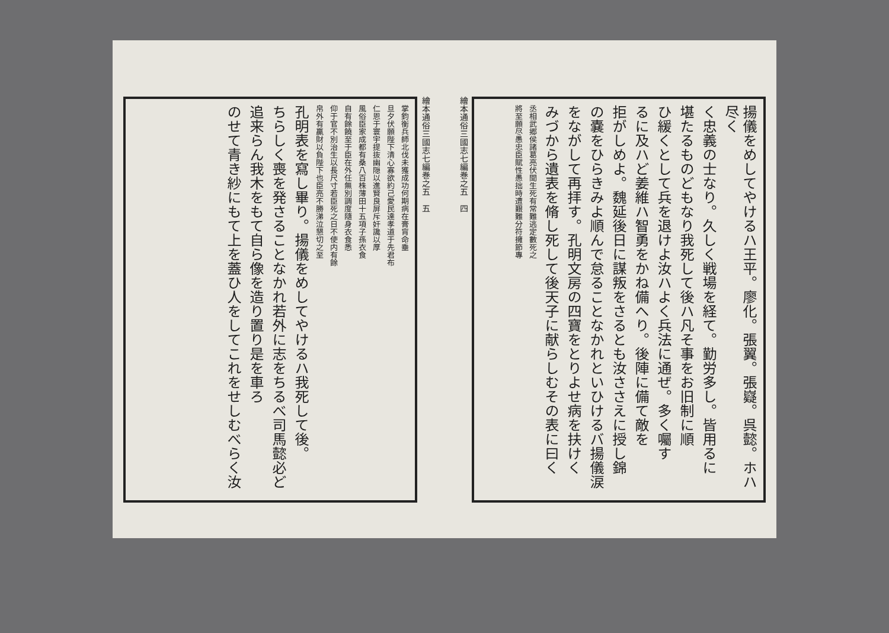繪本通俗三國志七編巻之五　五
掌鈞衡兵師北伐未獲成功何期病在膏肓命垂
旦夕伏願陛下清心寡欲約己愛民達孝道于先君布
仁恩于寰宇提抜幽隠以進賢良屏斥奸讒以厚
風俗臣家成都有桑八百株薄田十五項子孫衣食
自有餘饒至于臣在外任無別調度隨身衣食悉
仰于官不別治生以長尺寸若臣死之日不使内有餘
帛外有贏財以負陛下也臣亮不勝涕泣懇切之至
孔明表を寫し畢り。揚儀をめしてやけるハ我死して後。
ちらしく喪を発さることなかれ若外に志をちるべ司馬懿必ど
追来らん我木をもて自ら像を造り置り是を車ろ
のせて青き紗にもて上を蓋ひ人をしてこれをせしむべらく汝
揚儀をめしてやけるハ王平。廖化。張翼。張嶷。呉懿。ホハ尽く
く忠義の士なり。久しく戦場を経て。勤労多し。皆用るに
堪たるものどもなり我死して後ハ凡そ事をお旧制に順
ひ緩くとして兵を退けよ汝ハよく兵法に通ぜ。多く囑す
るに及ハど姜維ハ智勇をかね備へり。後陣に備て敵を
拒がしめよ。魏延後日に謀叛をさるとも汝ささえに授し錦
の嚢をひらきみよ順んで怠ることなかれといひけるバ揚儀涙
をながして再拝す。孔明文房の四寶をとりよせ病を扶けく
みづから遺表を脩し死して後天子に献らしむその表に曰く
丞相武郷侯諸葛亮伏聞生死有常難逃定數死之
將至願尽愚忠臣賦性愚拙時遭艱難分符擁節專
繪本通俗三國志七編巻之五　四